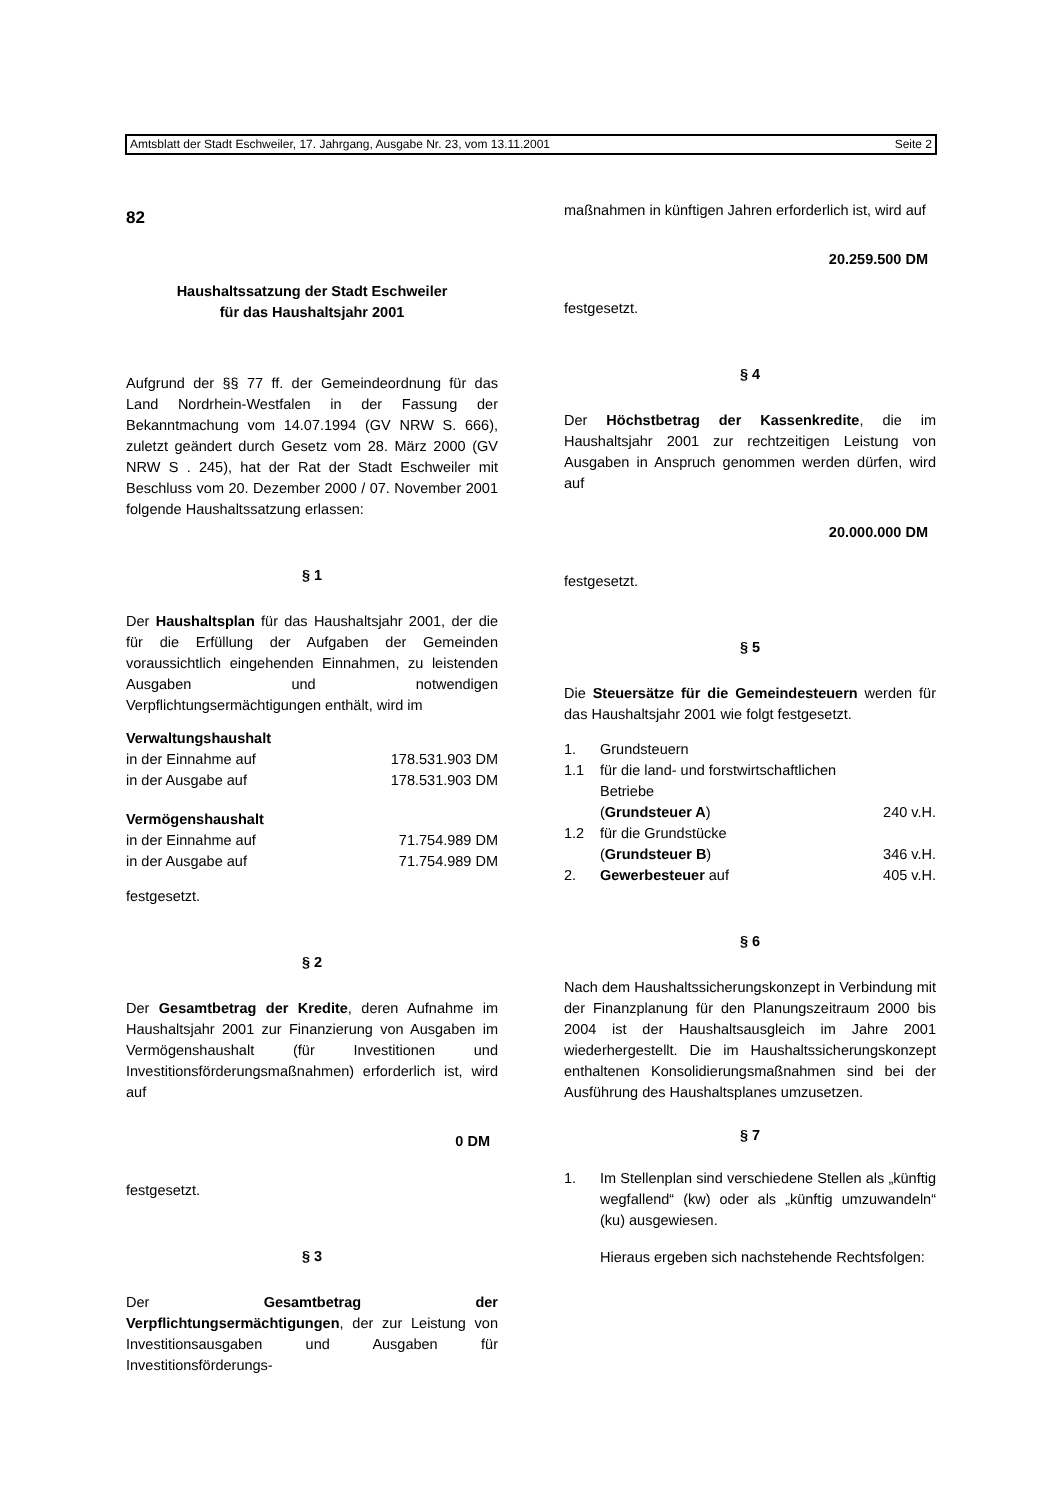Amtsblatt der Stadt Eschweiler, 17. Jahrgang, Ausgabe Nr. 23, vom 13.11.2001 Seite 2
82
Haushaltssatzung der Stadt Eschweiler
für das Haushaltsjahr 2001
Aufgrund der §§ 77 ff. der Gemeindeordnung für das Land Nordrhein-Westfalen in der Fassung der Bekanntmachung vom 14.07.1994 (GV NRW S. 666), zuletzt geändert durch Gesetz vom 28. März 2000 (GV NRW S . 245), hat der Rat der Stadt Eschweiler mit Beschluss vom 20. Dezember 2000 / 07. November 2001 folgende Haushaltssatzung erlassen:
§ 1
Der Haushaltsplan für das Haushaltsjahr 2001, der die für die Erfüllung der Aufgaben der Gemeinden voraussichtlich eingehenden Einnahmen, zu leistenden Ausgaben und notwendigen Verpflichtungsermächtigungen enthält, wird im
| Verwaltungshaushalt | |
| in der Einnahme auf | 178.531.903 DM |
| in der Ausgabe auf | 178.531.903 DM |
| Vermögenshaushalt | |
| in der Einnahme auf | 71.754.989 DM |
| in der Ausgabe auf | 71.754.989 DM |
festgesetzt.
§ 2
Der Gesamtbetrag der Kredite, deren Aufnahme im Haushaltsjahr 2001 zur Finanzierung von Ausgaben im Vermögenshaushalt (für Investitionen und Investitionsförderungsmaßnahmen) erforderlich ist, wird auf
0 DM
festgesetzt.
§ 3
Der Gesamtbetrag der Verpflichtungsermächtigungen, der zur Leistung von Investitionsausgaben und Ausgaben für Investitionsförderungs-
maßnahmen in künftigen Jahren erforderlich ist, wird auf
20.259.500 DM
festgesetzt.
§ 4
Der Höchstbetrag der Kassenkredite, die im Haushaltsjahr 2001 zur rechtzeitigen Leistung von Ausgaben in Anspruch genommen werden dürfen, wird auf
20.000.000 DM
festgesetzt.
§ 5
Die Steuersätze für die Gemeindesteuern werden für das Haushaltsjahr 2001 wie folgt festgesetzt.
| 1. | Grundsteuern | |
| 1.1 | für die land- und forstwirtschaftlichen Betriebe ( Grundsteuer A ) | 240 v.H. |
| 1.2 | für die Grundstücke ( Grundsteuer B ) | 346 v.H. |
| 2. | Gewerbesteuer auf | 405 v.H. |
§ 6
Nach dem Haushaltssicherungskonzept in Verbindung mit der Finanzplanung für den Planungszeitraum 2000 bis 2004 ist der Haushaltsausgleich im Jahre 2001 wiederhergestellt. Die im Haushaltssicherungskonzept enthaltenen Konsolidierungsmaßnahmen sind bei der Ausführung des Haushaltsplanes umzusetzen.
§ 7
1. Im Stellenplan sind verschiedene Stellen als „künftig wegfallend“ (kw) oder als „künftig umzuwandeln“ (ku) ausgewiesen.
Hieraus ergeben sich nachstehende Rechtsfolgen: